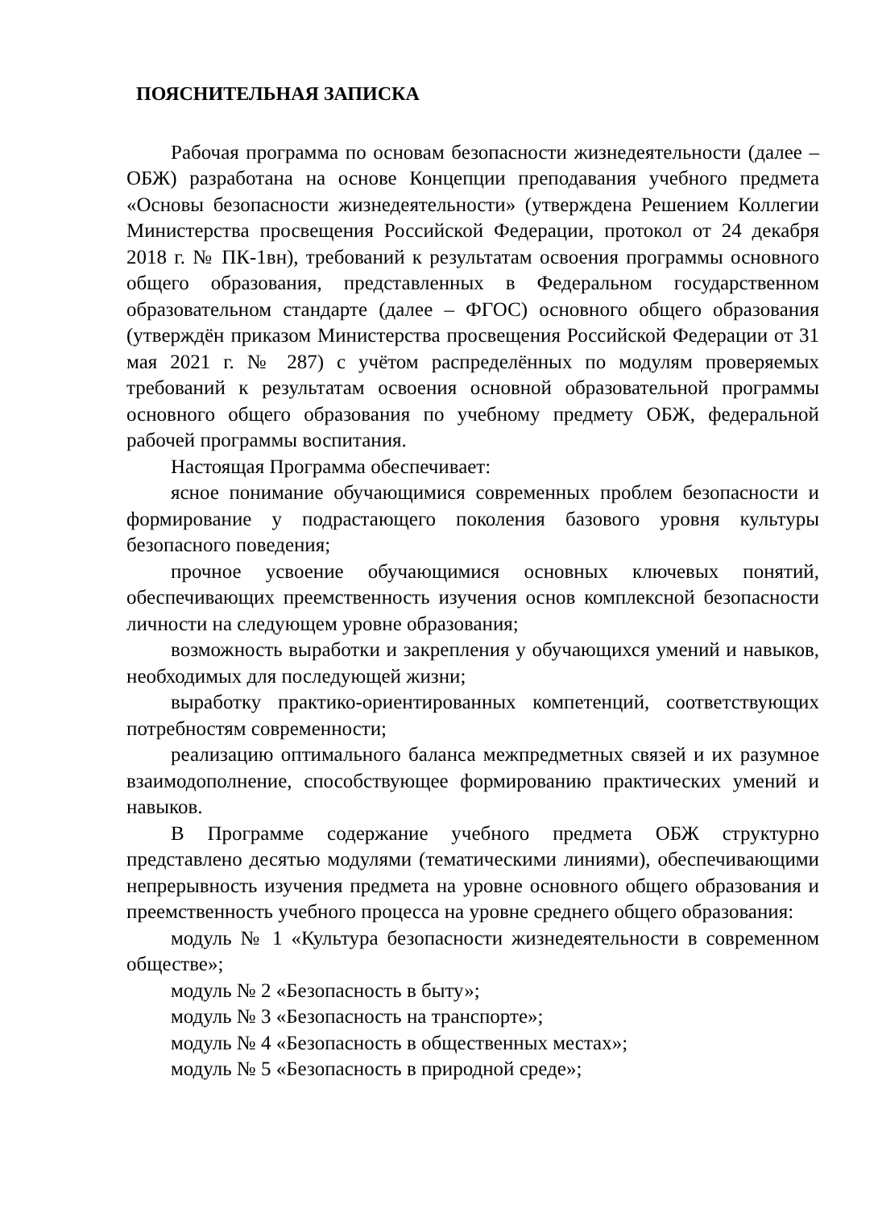ПОЯСНИТЕЛЬНАЯ ЗАПИСКА
Рабочая программа по основам безопасности жизнедеятельности (далее – ОБЖ) разработана на основе Концепции преподавания учебного предмета «Основы безопасности жизнедеятельности» (утверждена Решением Коллегии Министерства просвещения Российской Федерации, протокол от 24 декабря 2018 г. № ПК-1вн), требований к результатам освоения программы основного общего образования, представленных в Федеральном государственном образовательном стандарте (далее – ФГОС) основного общего образования (утверждён приказом Министерства просвещения Российской Федерации от 31 мая 2021 г. № 287) с учётом распределённых по модулям проверяемых требований к результатам освоения основной образовательной программы основного общего образования по учебному предмету ОБЖ, федеральной рабочей программы воспитания.
Настоящая Программа обеспечивает:
ясное понимание обучающимися современных проблем безопасности и формирование у подрастающего поколения базового уровня культуры безопасного поведения;
прочное усвоение обучающимися основных ключевых понятий, обеспечивающих преемственность изучения основ комплексной безопасности личности на следующем уровне образования;
возможность выработки и закрепления у обучающихся умений и навыков, необходимых для последующей жизни;
выработку практико-ориентированных компетенций, соответствующих потребностям современности;
реализацию оптимального баланса межпредметных связей и их разумное взаимодополнение, способствующее формированию практических умений и навыков.
В Программе содержание учебного предмета ОБЖ структурно представлено десятью модулями (тематическими линиями), обеспечивающими непрерывность изучения предмета на уровне основного общего образования и преемственность учебного процесса на уровне среднего общего образования:
модуль № 1 «Культура безопасности жизнедеятельности в современном обществе»;
модуль № 2 «Безопасность в быту»;
модуль № 3 «Безопасность на транспорте»;
модуль № 4 «Безопасность в общественных местах»;
модуль № 5 «Безопасность в природной среде»;